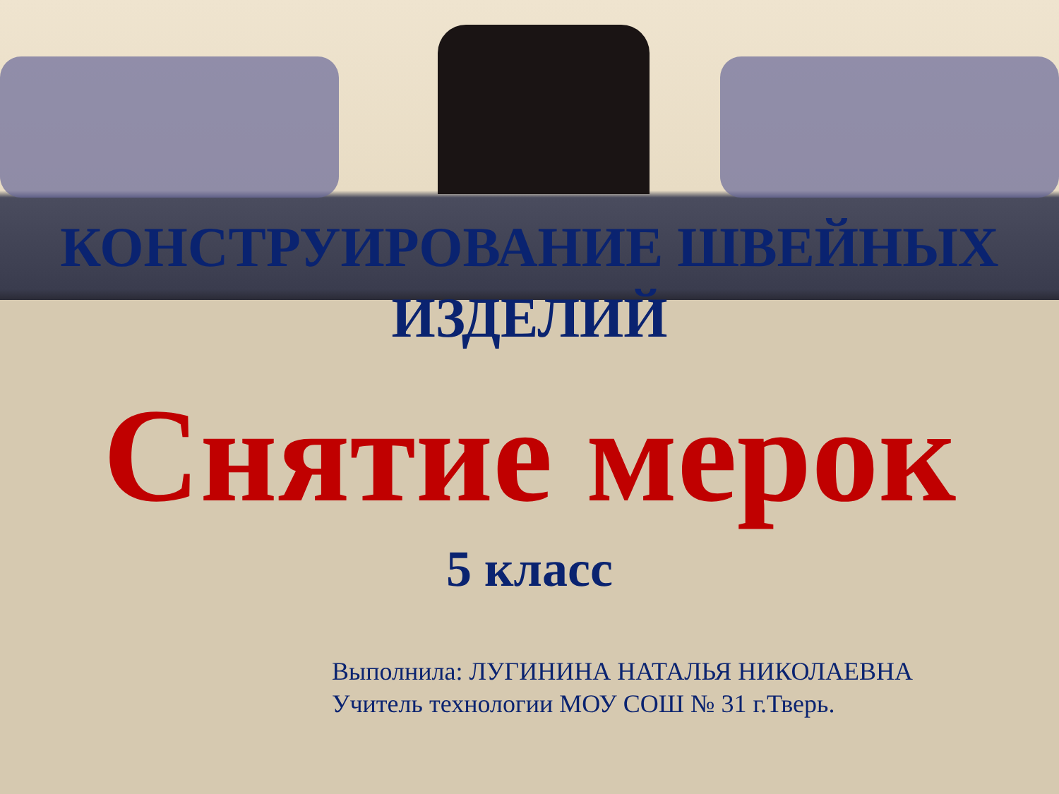КОНСТРУИРОВАНИЕ ШВЕЙНЫХ ИЗДЕЛИЙ
Снятие мерок
5 класс
Выполнила: ЛУГИНИНА НАТАЛЬЯ НИКОЛАЕВНА
Учитель технологии МОУ СОШ № 31 г.Тверь.